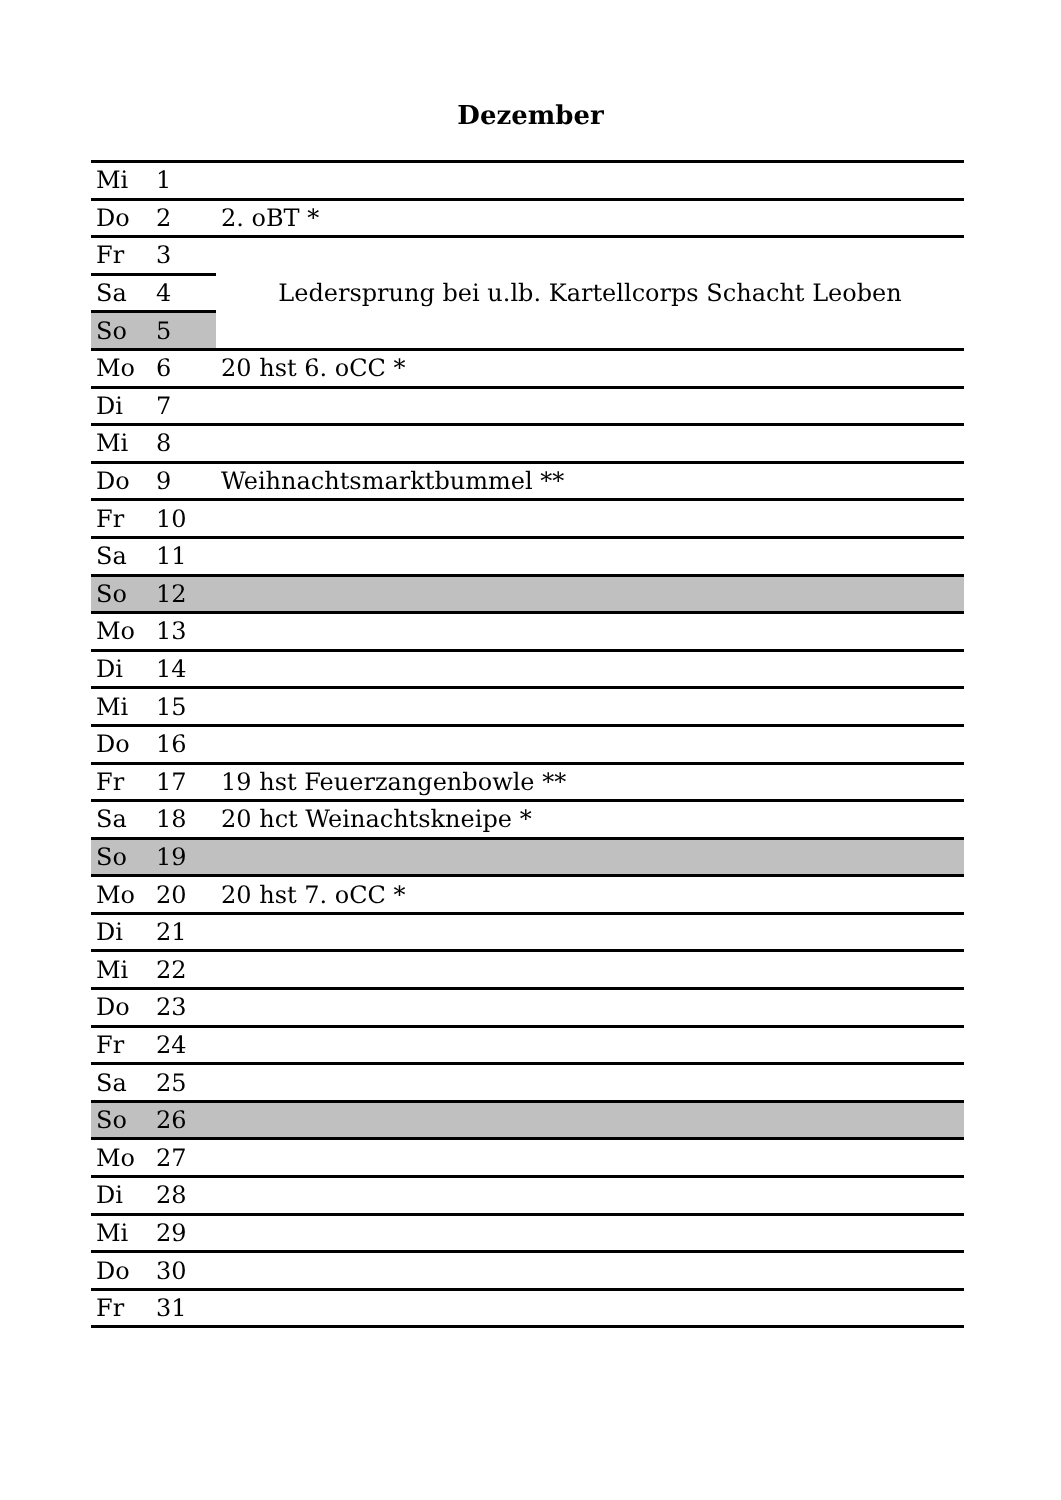Dezember
| Mi | 1 | |
| Do | 2 | 2. oBT * |
| Fr | 3 | Ledersprung bei u.lb. Kartellcorps Schacht Leoben |
| Sa | 4 | |
| So | 5 | |
| Mo | 6 | 20 hst 6. oCC * |
| Di | 7 | |
| Mi | 8 | |
| Do | 9 | Weihnachtsmarktbummel ** |
| Fr | 10 | |
| Sa | 11 | |
| So | 12 | |
| Mo | 13 | |
| Di | 14 | |
| Mi | 15 | |
| Do | 16 | |
| Fr | 17 | 19 hst Feuerzangenbowle ** |
| Sa | 18 | 20 hct Weinachtskneipe * |
| So | 19 | |
| Mo | 20 | 20 hst 7. oCC * |
| Di | 21 | |
| Mi | 22 | |
| Do | 23 | |
| Fr | 24 | |
| Sa | 25 | |
| So | 26 | |
| Mo | 27 | |
| Di | 28 | |
| Mi | 29 | |
| Do | 30 | |
| Fr | 31 | |